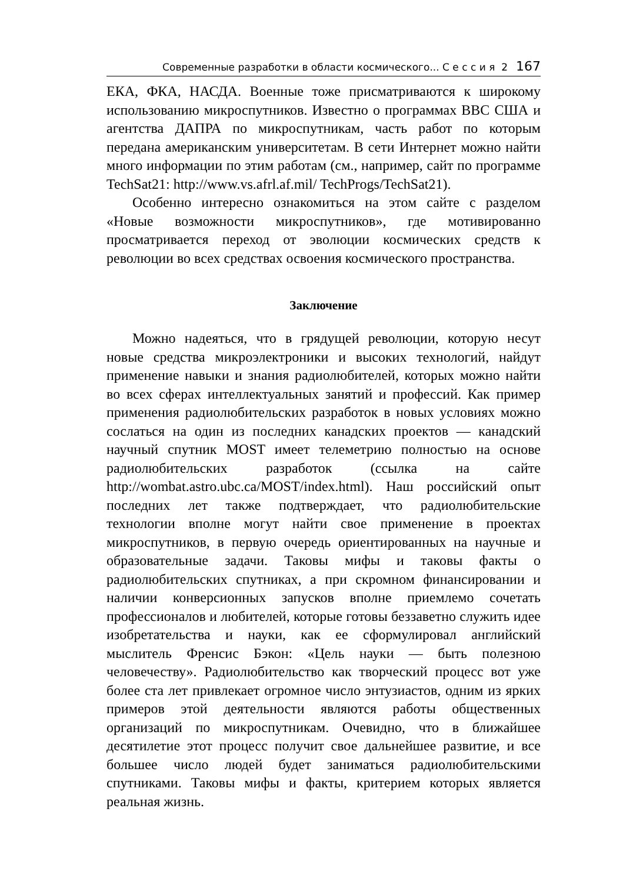Современные разработки в области космического... С е с с и я 2 167
ЕКА, ФКА, НАСДА. Военные тоже присматриваются к широкому использованию микроспутников. Известно о программах ВВС США и агентства ДАПРА по микроспутникам, часть работ по которым передана американским университетам. В сети Интернет можно найти много информации по этим работам (см., например, сайт по программе TechSat21: http://www.vs.afrl.af.mil/ TechProgs/TechSat21).
Особенно интересно ознакомиться на этом сайте с разделом «Новые возможности микроспутников», где мотивированно просматривается переход от эволюции космических средств к революции во всех средствах освоения космического пространства.
Заключение
Можно надеяться, что в грядущей революции, которую несут новые средства микроэлектроники и высоких технологий, найдут применение навыки и знания радиолюбителей, которых можно найти во всех сферах интеллектуальных занятий и профессий. Как пример применения радиолюбительских разработок в новых условиях можно сослаться на один из последних канадских проектов — канадский научный спутник MOST имеет телеметрию полностью на основе радиолюбительских разработок (ссылка на сайте http://wombat.astro.ubc.ca/MOST/index.html). Наш российский опыт последних лет также подтверждает, что радиолюбительские технологии вполне могут найти свое применение в проектах микроспутников, в первую очередь ориентированных на научные и образовательные задачи. Таковы мифы и таковы факты о радиолюбительских спутниках, а при скромном финансировании и наличии конверсионных запусков вполне приемлемо сочетать профессионалов и любителей, которые готовы беззаветно служить идее изобретательства и науки, как ее сформулировал английский мыслитель Френсис Бэкон: «Цель науки — быть полезною человечеству». Радиолюбительство как творческий процесс вот уже более ста лет привлекает огромное число энтузиастов, одним из ярких примеров этой деятельности являются работы общественных организаций по микроспутникам. Очевидно, что в ближайшее десятилетие этот процесс получит свое дальнейшее развитие, и все большее число людей будет заниматься радиолюбительскими спутниками. Таковы мифы и факты, критерием которых является реальная жизнь.